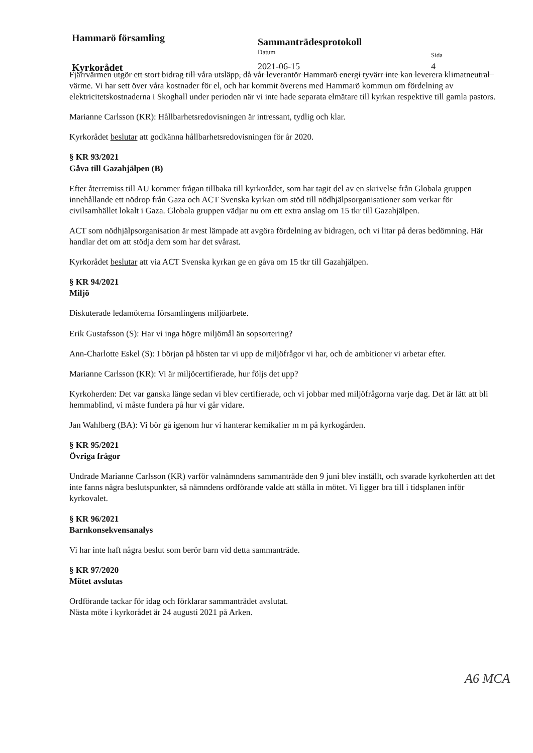Hammarö församling
Sammanträdesprotokoll
Datum
Sida
Kyrkorådet 2021-06-15 4
Fjärrvärmen utgör ett stort bidrag till våra utsläpp, då vår leverantör Hammarö energi tyvärr inte kan leverera klimatneutral värme. Vi har sett över våra kostnader för el, och har kommit överens med Hammarö kommun om fördelning av elektricitetskostnaderna i Skoghall under perioden när vi inte hade separata elmätare till kyrkan respektive till gamla pastors.
Marianne Carlsson (KR): Hållbarhetsredovisningen är intressant, tydlig och klar.
Kyrkorådet beslutar att godkänna hållbarhetsredovisningen för år 2020.
§ KR 93/2021
Gåva till Gazahjälpen (B)
Efter återremiss till AU kommer frågan tillbaka till kyrkorådet, som har tagit del av en skrivelse från Globala gruppen innehållande ett nödrop från Gaza och ACT Svenska kyrkan om stöd till nödhjälpsorganisationer som verkar för civilsamhället lokalt i Gaza. Globala gruppen vädjar nu om ett extra anslag om 15 tkr till Gazahjälpen.
ACT som nödhjälpsorganisation är mest lämpade att avgöra fördelning av bidragen, och vi litar på deras bedömning. Här handlar det om att stödja dem som har det svårast.
Kyrkorådet beslutar att via ACT Svenska kyrkan ge en gåva om 15 tkr till Gazahjälpen.
§ KR 94/2021
Miljö
Diskuterade ledamöterna församlingens miljöarbete.
Erik Gustafsson (S): Har vi inga högre miljömål än sopsortering?
Ann-Charlotte Eskel (S): I början på hösten tar vi upp de miljöfrågor vi har, och de ambitioner vi arbetar efter.
Marianne Carlsson (KR): Vi är miljöcertifierade, hur följs det upp?
Kyrkoherden: Det var ganska länge sedan vi blev certifierade, och vi jobbar med miljöfrågorna varje dag. Det är lätt att bli hemmablind, vi måste fundera på hur vi går vidare.
Jan Wahlberg (BA): Vi bör gå igenom hur vi hanterar kemikalier m m på kyrkogården.
§ KR 95/2021
Övriga frågor
Undrade Marianne Carlsson (KR) varför valnämndens sammanträde den 9 juni blev inställt, och svarade kyrkoherden att det inte fanns några beslutspunkter, så nämndens ordförande valde att ställa in mötet. Vi ligger bra till i tidsplanen inför kyrkovalet.
§ KR 96/2021
Barnkonsekvensanalys
Vi har inte haft några beslut som berör barn vid detta sammanträde.
§ KR 97/2020
Mötet avslutas
Ordförande tackar för idag och förklarar sammanträdet avslutat.
Nästa möte i kyrkorådet är 24 augusti 2021 på Arken.
A6 MCA